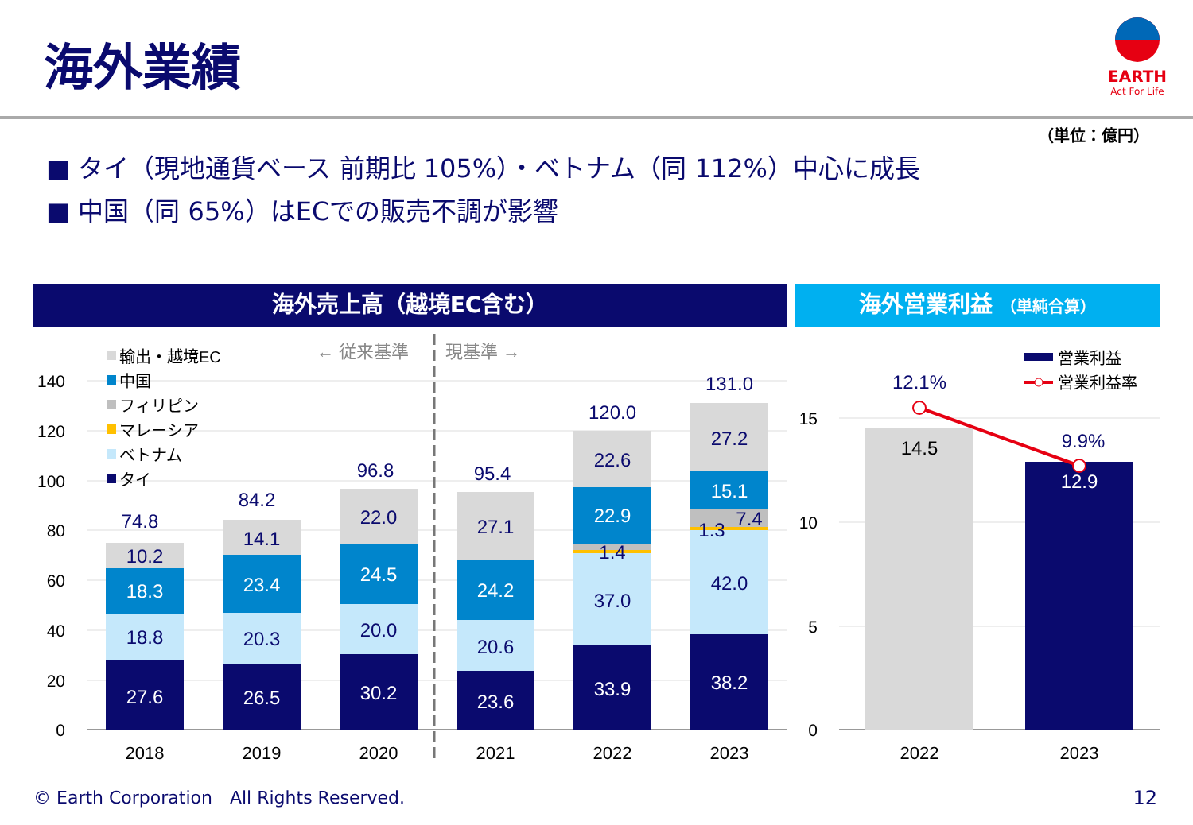海外業績
EARTH
Act For Life
（単位：億円）
■ タイ（現地通貨ベース 前期比 105%）・ベトナム（同 112%）中心に成長
■ 中国（同 65%）はECでの販売不調が影響
海外売上高（越境EC含む） 海外営業利益 （単純合算）
140
120
100
80
60
40
20
0
15
10
5
0
輸出・越境EC
中国
フィリピン
マレーシア
ベトナム
タイ
← 従来基準
現基準 →
27.6
18.8
18.3
10.2
74.8
26.5
20.3
23.4
14.1
84.2
30.2
20.0
24.5
22.0
96.8
23.6
20.6
24.2
27.1
95.4
33.9
37.0
1.4
22.9
22.6
120.0
38.2
42.0
1.3
7.4
15.1
27.2
131.0
14.5
12.9
12.1%
9.9%
営業利益
営業利益率
2018
2019
2020
2021
2022
2023
2022
2023
© Earth Corporation　All Rights Reserved.
12